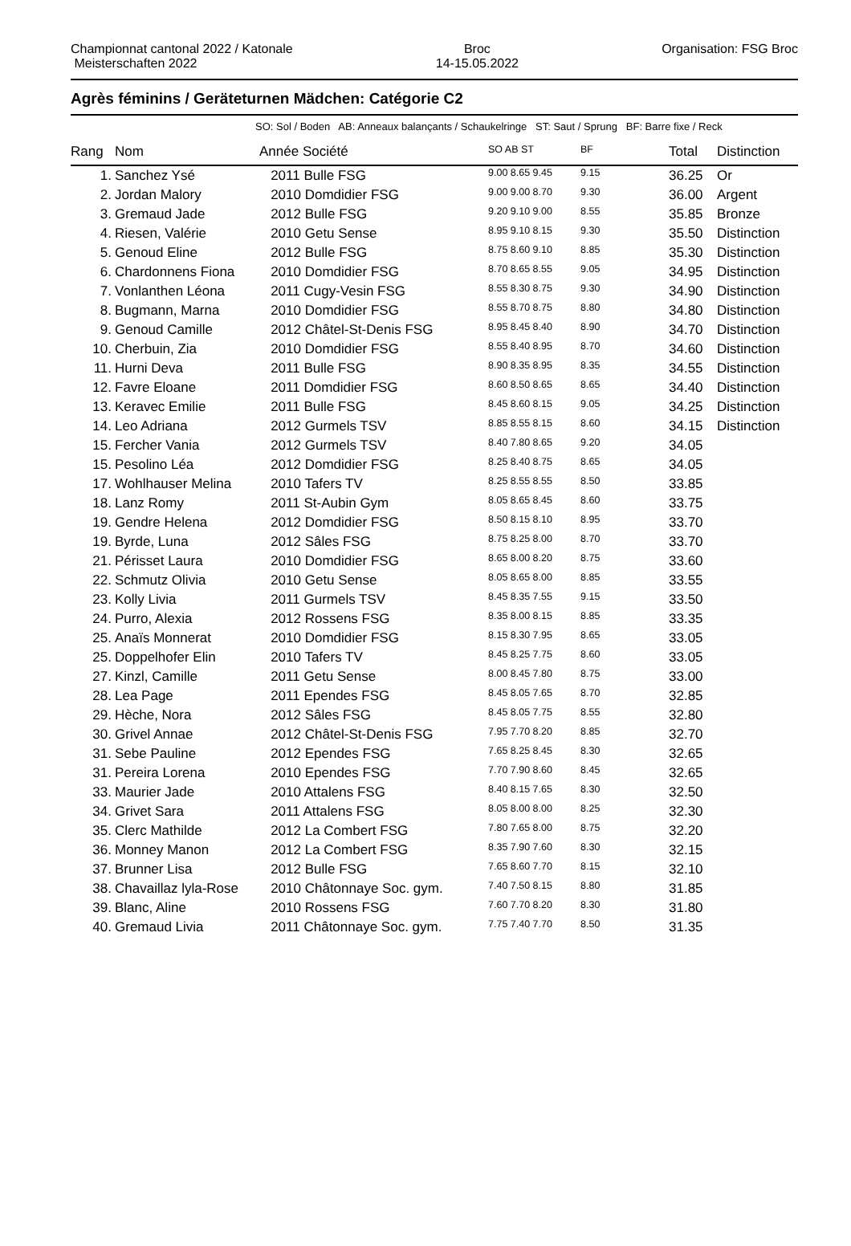Championnat cantonal 2022 / Katonale
Meisterschaften 2022
Broc
14-15.05.2022
Organisation: FSG Broc
Agrès féminins / Geräteturnen Mädchen: Catégorie C2
SO: Sol / Boden AB: Anneaux balançants / Schaukelringe ST: Saut / Sprung BF: Barre fixe / Reck
| Rang | Nom | Année Société | SO AB ST | BF | Total | Distinction |
| --- | --- | --- | --- | --- | --- | --- |
| 1. | Sanchez Ysé | 2011 Bulle FSG | 9.00 8.65 9.45 | 9.15 | 36.25 | Or |
| 2. | Jordan Malory | 2010 Domdidier FSG | 9.00 9.00 8.70 | 9.30 | 36.00 | Argent |
| 3. | Gremaud Jade | 2012 Bulle FSG | 9.20 9.10 9.00 | 8.55 | 35.85 | Bronze |
| 4. | Riesen, Valérie | 2010 Getu Sense | 8.95 9.10 8.15 | 9.30 | 35.50 | Distinction |
| 5. | Genoud Eline | 2012 Bulle FSG | 8.75 8.60 9.10 | 8.85 | 35.30 | Distinction |
| 6. | Chardonnens Fiona | 2010 Domdidier FSG | 8.70 8.65 8.55 | 9.05 | 34.95 | Distinction |
| 7. | Vonlanthen Léona | 2011 Cugy-Vesin FSG | 8.55 8.30 8.75 | 9.30 | 34.90 | Distinction |
| 8. | Bugmann, Marna | 2010 Domdidier FSG | 8.55 8.70 8.75 | 8.80 | 34.80 | Distinction |
| 9. | Genoud Camille | 2012 Châtel-St-Denis FSG | 8.95 8.45 8.40 | 8.90 | 34.70 | Distinction |
| 10. | Cherbuin, Zia | 2010 Domdidier FSG | 8.55 8.40 8.95 | 8.70 | 34.60 | Distinction |
| 11. | Hurni Deva | 2011 Bulle FSG | 8.90 8.35 8.95 | 8.35 | 34.55 | Distinction |
| 12. | Favre Eloane | 2011 Domdidier FSG | 8.60 8.50 8.65 | 8.65 | 34.40 | Distinction |
| 13. | Keravec Emilie | 2011 Bulle FSG | 8.45 8.60 8.15 | 9.05 | 34.25 | Distinction |
| 14. | Leo Adriana | 2012 Gurmels TSV | 8.85 8.55 8.15 | 8.60 | 34.15 | Distinction |
| 15. | Fercher Vania | 2012 Gurmels TSV | 8.40 7.80 8.65 | 9.20 | 34.05 | |
| 15. | Pesolino Léa | 2012 Domdidier FSG | 8.25 8.40 8.75 | 8.65 | 34.05 | |
| 17. | Wohlhauser Melina | 2010 Tafers TV | 8.25 8.55 8.55 | 8.50 | 33.85 | |
| 18. | Lanz Romy | 2011 St-Aubin Gym | 8.05 8.65 8.45 | 8.60 | 33.75 | |
| 19. | Gendre Helena | 2012 Domdidier FSG | 8.50 8.15 8.10 | 8.95 | 33.70 | |
| 19. | Byrde, Luna | 2012 Sâles FSG | 8.75 8.25 8.00 | 8.70 | 33.70 | |
| 21. | Périsset Laura | 2010 Domdidier FSG | 8.65 8.00 8.20 | 8.75 | 33.60 | |
| 22. | Schmutz Olivia | 2010 Getu Sense | 8.05 8.65 8.00 | 8.85 | 33.55 | |
| 23. | Kolly Livia | 2011 Gurmels TSV | 8.45 8.35 7.55 | 9.15 | 33.50 | |
| 24. | Purro, Alexia | 2012 Rossens FSG | 8.35 8.00 8.15 | 8.85 | 33.35 | |
| 25. | Anaïs Monnerat | 2010 Domdidier FSG | 8.15 8.30 7.95 | 8.65 | 33.05 | |
| 25. | Doppelhofer Elin | 2010 Tafers TV | 8.45 8.25 7.75 | 8.60 | 33.05 | |
| 27. | Kinzl, Camille | 2011 Getu Sense | 8.00 8.45 7.80 | 8.75 | 33.00 | |
| 28. | Lea Page | 2011 Ependes FSG | 8.45 8.05 7.65 | 8.70 | 32.85 | |
| 29. | Hèche, Nora | 2012 Sâles FSG | 8.45 8.05 7.75 | 8.55 | 32.80 | |
| 30. | Grivel Annae | 2012 Châtel-St-Denis FSG | 7.95 7.70 8.20 | 8.85 | 32.70 | |
| 31. | Sebe Pauline | 2012 Ependes FSG | 7.65 8.25 8.45 | 8.30 | 32.65 | |
| 31. | Pereira Lorena | 2010 Ependes FSG | 7.70 7.90 8.60 | 8.45 | 32.65 | |
| 33. | Maurier Jade | 2010 Attalens FSG | 8.40 8.15 7.65 | 8.30 | 32.50 | |
| 34. | Grivet Sara | 2011 Attalens FSG | 8.05 8.00 8.00 | 8.25 | 32.30 | |
| 35. | Clerc Mathilde | 2012 La Combert FSG | 7.80 7.65 8.00 | 8.75 | 32.20 | |
| 36. | Monney Manon | 2012 La Combert FSG | 8.35 7.90 7.60 | 8.30 | 32.15 | |
| 37. | Brunner Lisa | 2012 Bulle FSG | 7.65 8.60 7.70 | 8.15 | 32.10 | |
| 38. | Chavaillaz lyla-Rose | 2010 Châtonnaye Soc. gym. | 7.40 7.50 8.15 | 8.80 | 31.85 | |
| 39. | Blanc, Aline | 2010 Rossens FSG | 7.60 7.70 8.20 | 8.30 | 31.80 | |
| 40. | Gremaud Livia | 2011 Châtonnaye Soc. gym. | 7.75 7.40 7.70 | 8.50 | 31.35 | |